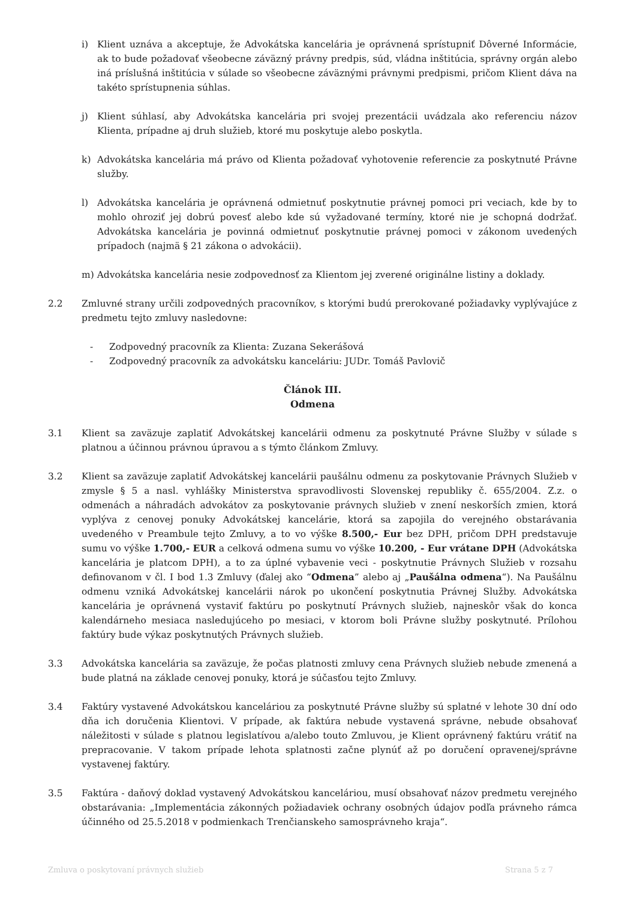i) Klient uznáva a akceptuje, že Advokátska kancelária je oprávnená sprístupniť Dôverné Informácie, ak to bude požadovať všeobecne záväzný právny predpis, súd, vládna inštitúcia, správny orgán alebo iná príslušná inštitúcia v súlade so všeobecne záväznými právnymi predpismi, pričom Klient dáva na takéto sprístupnenia súhlas.
j) Klient súhlasí, aby Advokátska kancelária pri svojej prezentácii uvádzala ako referenciu názov Klienta, prípadne aj druh služieb, ktoré mu poskytuje alebo poskytla.
k) Advokátska kancelária má právo od Klienta požadovať vyhotovenie referencie za poskytnuté Právne služby.
l) Advokátska kancelária je oprávnená odmietnuť poskytnutie právnej pomoci pri veciach, kde by to mohlo ohroziť jej dobrú povesť alebo kde sú vyžadované termíny, ktoré nie je schopná dodržať. Advokátska kancelária je povinná odmietnuť poskytnutie právnej pomoci v zákonom uvedených prípadoch (najmä § 21 zákona o advokácii).
m) Advokátska kancelária nesie zodpovednosť za Klientom jej zverené originálne listiny a doklady.
2.2 Zmluvné strany určili zodpovedných pracovníkov, s ktorými budú prerokované požiadavky vyplývajúce z predmetu tejto zmluvy nasledovne:
- Zodpovedný pracovník za Klienta: Zuzana Sekerášová
- Zodpovedný pracovník za advokátsku kanceláriu: JUDr. Tomáš Pavlovič
Článok III.
Odmena
3.1 Klient sa zaväzuje zaplatiť Advokátskej kancelárii odmenu za poskytnuté Právne Služby v súlade s platnou a účinnou právnou úpravou a s týmto článkom Zmluvy.
3.2 Klient sa zaväzuje zaplatiť Advokátskej kancelárii paušálnu odmenu za poskytovanie Právnych Služieb v zmysle § 5 a nasl. vyhlášky Ministerstva spravodlivosti Slovenskej republiky č. 655/2004. Z.z. o odmenách a náhradách advokátov za poskytovanie právnych služieb v znení neskorších zmien, ktorá vyplýva z cenovej ponuky Advokátskej kancelárie, ktorá sa zapojila do verejného obstarávania uvedeného v Preambule tejto Zmluvy, a to vo výške 8.500,- Eur bez DPH, pričom DPH predstavuje sumu vo výške 1.700,- EUR a celková odmena sumu vo výške 10.200, - Eur vrátane DPH (Advokátska kancelária je platcom DPH), a to za úplné vybavenie veci - poskytnutie Právnych Služieb v rozsahu definovanom v čl. I bod 1.3 Zmluvy (ďalej ako “Odmena” alebo aj „Paušálna odmena“). Na Paušálnu odmenu vzniká Advokátskej kancelárii nárok po ukončení poskytnutia Právnej Služby. Advokátska kancelária je oprávnená vystaviť faktúru po poskytnutí Právnych služieb, najneskôr však do konca kalendárneho mesiaca nasledujúceho po mesiaci, v ktorom boli Právne služby poskytnuté. Prílohou faktúry bude výkaz poskytnutých Právnych služieb.
3.3 Advokátska kancelária sa zaväzuje, že počas platnosti zmluvy cena Právnych služieb nebude zmenená a bude platná na základe cenovej ponuky, ktorá je súčasťou tejto Zmluvy.
3.4 Faktúry vystavené Advokátskou kanceláriou za poskytnuté Právne služby sú splatné v lehote 30 dní odo dňa ich doručenia Klientovi. V prípade, ak faktúra nebude vystavená správne, nebude obsahovať náležitosti v súlade s platnou legislatívou a/alebo touto Zmluvou, je Klient oprávnený faktúru vrátiť na prepracovanie. V takom prípade lehota splatnosti začne plynúť až po doručení opravenej/správne vystavenej faktúry.
3.5 Faktúra - daňový doklad vystavený Advokátskou kanceláriou, musí obsahovať názov predmetu verejného obstarávania: „Implementácia zákonných požiadaviek ochrany osobných údajov podľa právneho rámca účinného od 25.5.2018 v podmienkach Trenčianskeho samosprávneho kraja“.
Zmluva o poskytovaní právnych služieb Strana 5 z 7